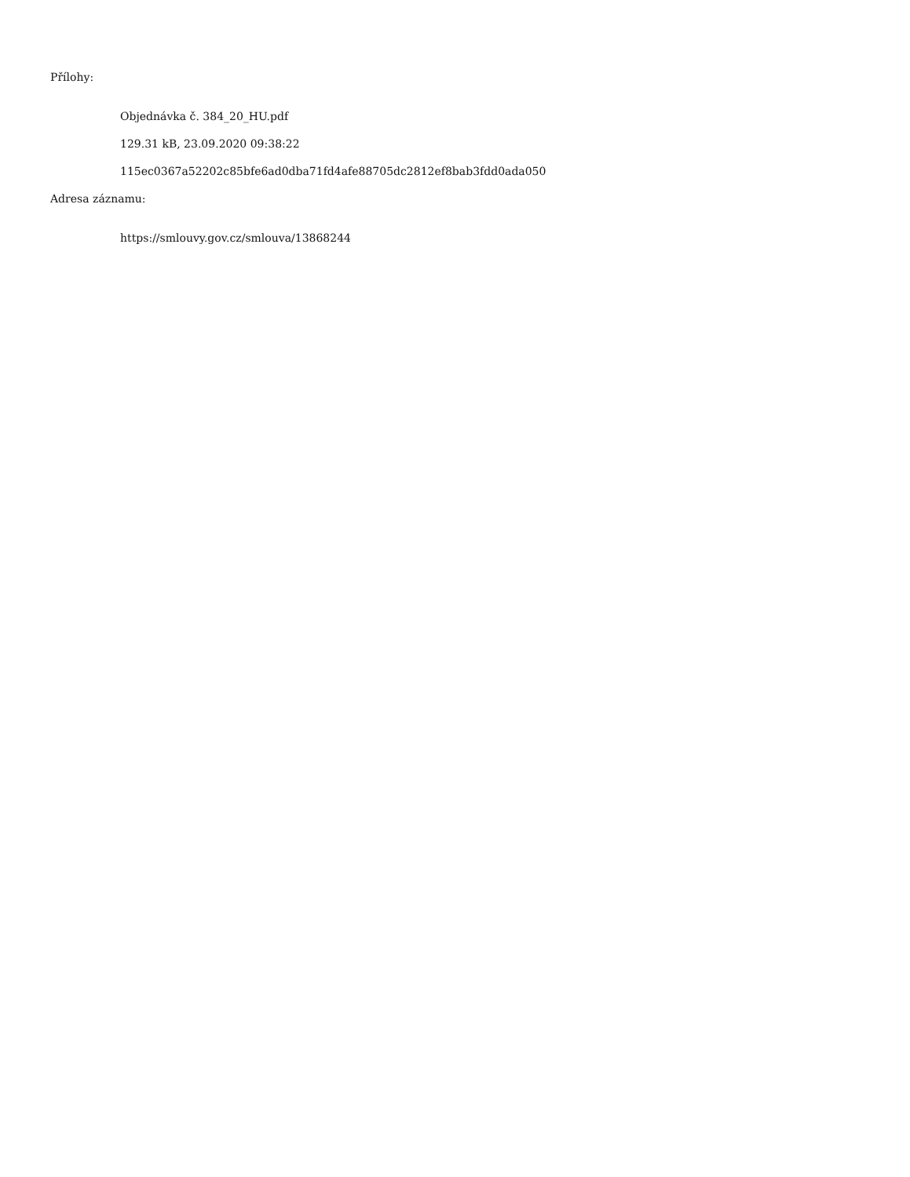Přílohy:
Objednávka č. 384_20_HU.pdf
129.31 kB, 23.09.2020 09:38:22
115ec0367a52202c85bfe6ad0dba71fd4afe88705dc2812ef8bab3fdd0ada050
Adresa záznamu:
https://smlouvy.gov.cz/smlouva/13868244